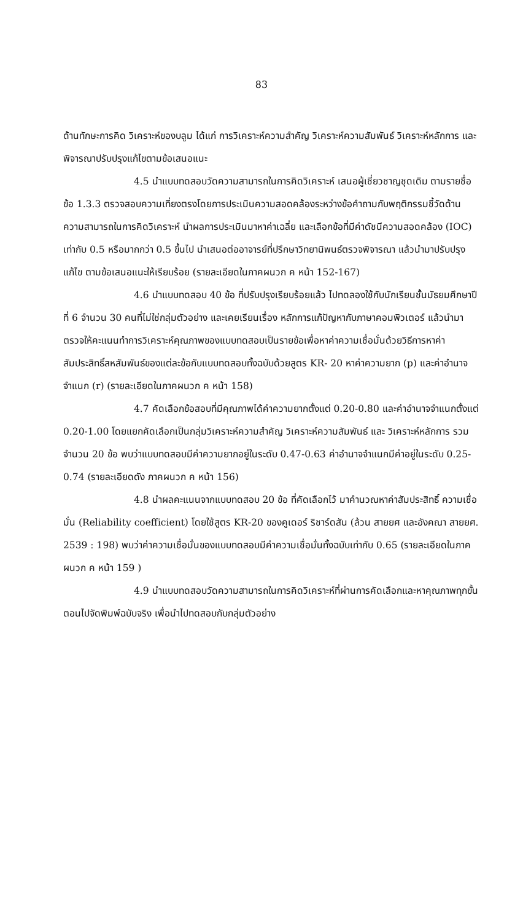83
ด้านทักษะการคิด วิเคราะห์ของบลูม ได้แก่ การวิเคราะห์ความสำคัญ วิเคราะห์ความสัมพันธ์ วิเคราะห์หลักการ และพิจารณาปรับปรุงแก้ไขตามข้อเสนอแนะ
4.5 นำแบบทดสอบวัดความสามารถในการคิดวิเคราะห์ เสนอผู้เชี่ยวชาญชุดเดิม ตามรายชื่อ ข้อ 1.3.3 ตรวจสอบความเที่ยงตรงโดยการประเมินความสอดคล้องระหว่างข้อคำถามกับพฤติกรรมชี้วัดด้านความสามารถในการคิดวิเคราะห์ นำผลการประเมินมาหาค่าเฉลี่ย และเลือกข้อที่มีค่าดัชนีความสอดคล้อง (IOC) เท่ากับ 0.5 หรือมากกว่า 0.5 ขึ้นไป นำเสนอต่ออาจารย์ที่ปรึกษาวิทยานิพนธ์ตรวจพิจารณา แล้วนำมาปรับปรุงแก้ไข ตามข้อเสนอแนะให้เรียบร้อย (รายละเอียดในภาคผนวก ค หน้า 152-167)
4.6 นำแบบทดสอบ 40 ข้อ ที่ปรับปรุงเรียบร้อยแล้ว ไปทดลองใช้กับนักเรียนชั้นมัธยมศึกษาปีที่ 6 จำนวน 30 คนที่ไม่ใช่กลุ่มตัวอย่าง และเคยเรียนเรื่อง หลักการแก้ปัญหากับภาษาคอมพิวเตอร์ แล้วนำมาตรวจให้คะแนนทำการวิเคราะห์คุณภาพของแบบทดสอบเป็นรายข้อเพื่อหาค่าความเชื่อมั่นด้วยวิธีการหาค่าสัมประสิทธิ์สหสัมพันธ์ของแต่ละข้อกับแบบทดสอบทั้งฉบับด้วยสูตร KR- 20 หาค่าความยาก (p) และค่าอำนาจจำแนก (r) (รายละเอียดในภาคผนวก ค หน้า 158)
4.7 คัดเลือกข้อสอบที่มีคุณภาพได้ค่าความยากตั้งแต่ 0.20-0.80 และค่าอำนาจจำแนกตั้งแต่ 0.20-1.00 โดยแยกคัดเลือกเป็นกลุ่มวิเคราะห์ความสำคัญ วิเคราะห์ความสัมพันธ์ และ วิเคราะห์หลักการ รวมจำนวน 20 ข้อ พบว่าแบบทดสอบมีค่าความยากอยู่ในระดับ 0.47-0.63 ค่าอำนาจจำแนกมีค่าอยู่ในระดับ 0.25-0.74 (รายละเอียดดัง ภาคผนวก ค หน้า 156)
4.8 นำผลคะแนนจากแบบทดสอบ 20 ข้อ ที่คัดเลือกไว้ มาคำนวณหาค่าสัมประสิทธิ์ ความเชื่อมั่น (Reliability coefficient) โดยใช้สูตร KR-20 ของคูเดอร์ ริชาร์ดสัน (ล้วน สายยศ และอังคณา สายยศ. 2539 : 198) พบว่าค่าความเชื่อมั่นของแบบทดสอบมีค่าความเชื่อมั่นทั้งฉบับเท่ากับ 0.65 (รายละเอียดในภาคผนวก ค หน้า 159 )
4.9 นำแบบทดสอบวัดความสามารถในการคิดวิเคราะห์ที่ผ่านการคัดเลือกและหาคุณภาพทุกขั้นตอนไปจัดพิมพ์ฉบับจริง เพื่อนำไปทดสอบกับกลุ่มตัวอย่าง